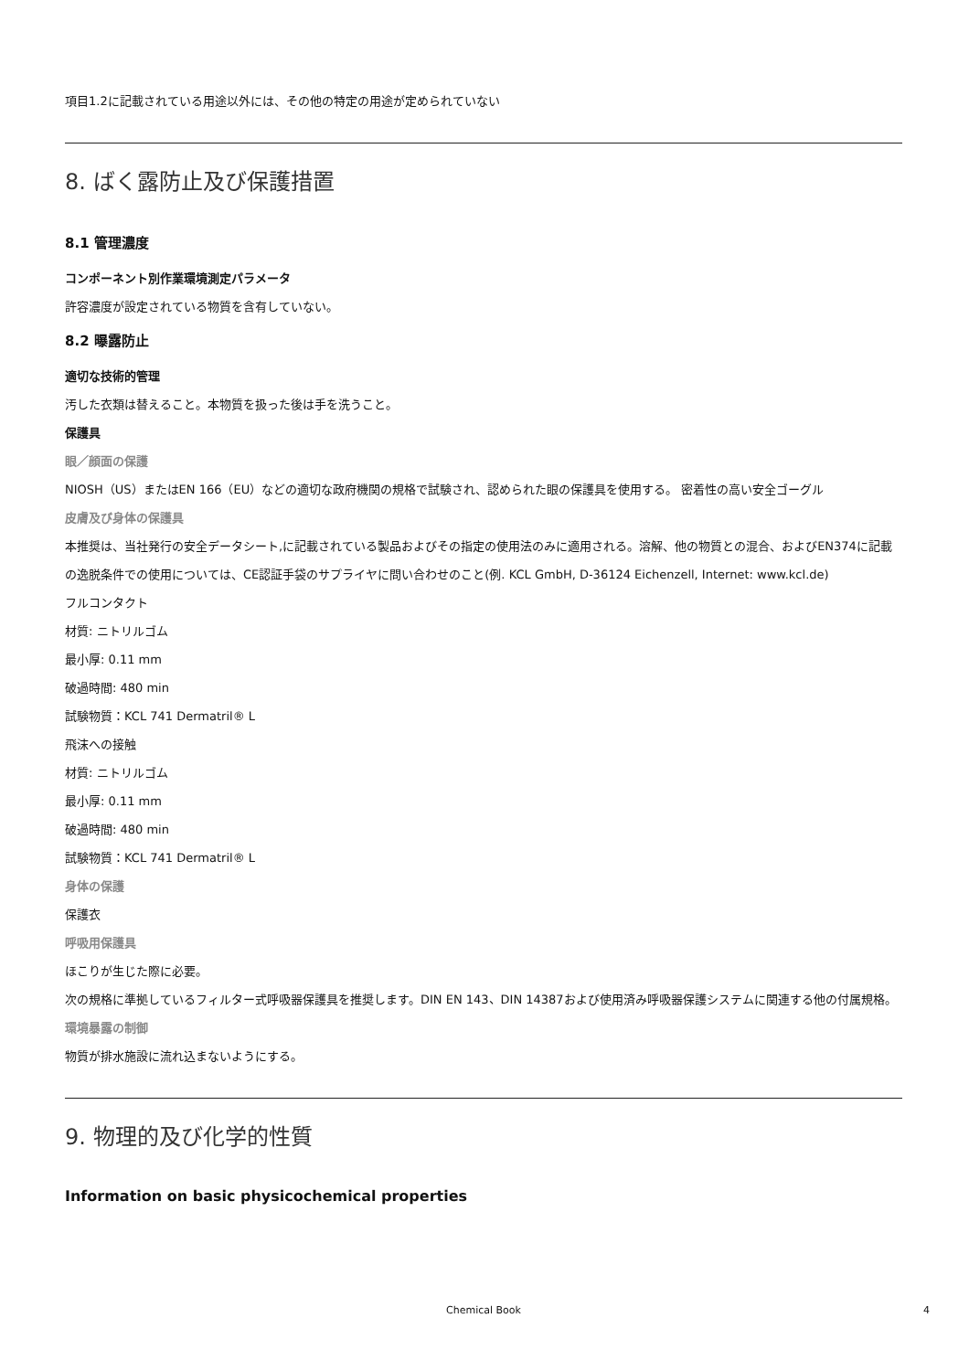項目1.2に記載されている用途以外には、その他の特定の用途が定められていない
8. ばく露防止及び保護措置
8.1 管理濃度
コンポーネント別作業環境測定パラメータ
許容濃度が設定されている物質を含有していない。
8.2 曝露防止
適切な技術的管理
汚した衣類は替えること。本物質を扱った後は手を洗うこと。
保護具
眼／顔面の保護
NIOSH（US）またはEN 166（EU）などの適切な政府機関の規格で試験され、認められた眼の保護具を使用する。 密着性の高い安全ゴーグル
皮膚及び身体の保護具
本推奨は、当社発行の安全データシート,に記載されている製品およびその指定の使用法のみに適用される。溶解、他の物質との混合、およびEN374に記載の逸脱条件での使用については、CE認証手袋のサプライヤに問い合わせのこと(例. KCL GmbH, D-36124 Eichenzell, Internet: www.kcl.de)
フルコンタクト
材質: ニトリルゴム
最小厚: 0.11 mm
破過時間: 480 min
試験物質：KCL 741 Dermatril® L
飛沫への接触
材質: ニトリルゴム
最小厚: 0.11 mm
破過時間: 480 min
試験物質：KCL 741 Dermatril® L
身体の保護
保護衣
呼吸用保護具
ほこりが生じた際に必要。
次の規格に準拠しているフィルター式呼吸器保護具を推奨します。DIN EN 143、DIN 14387および使用済み呼吸器保護システムに関連する他の付属規格。
環境暴露の制御
物質が排水施設に流れ込まないようにする。
9. 物理的及び化学的性質
Information on basic physicochemical properties
Chemical Book 4